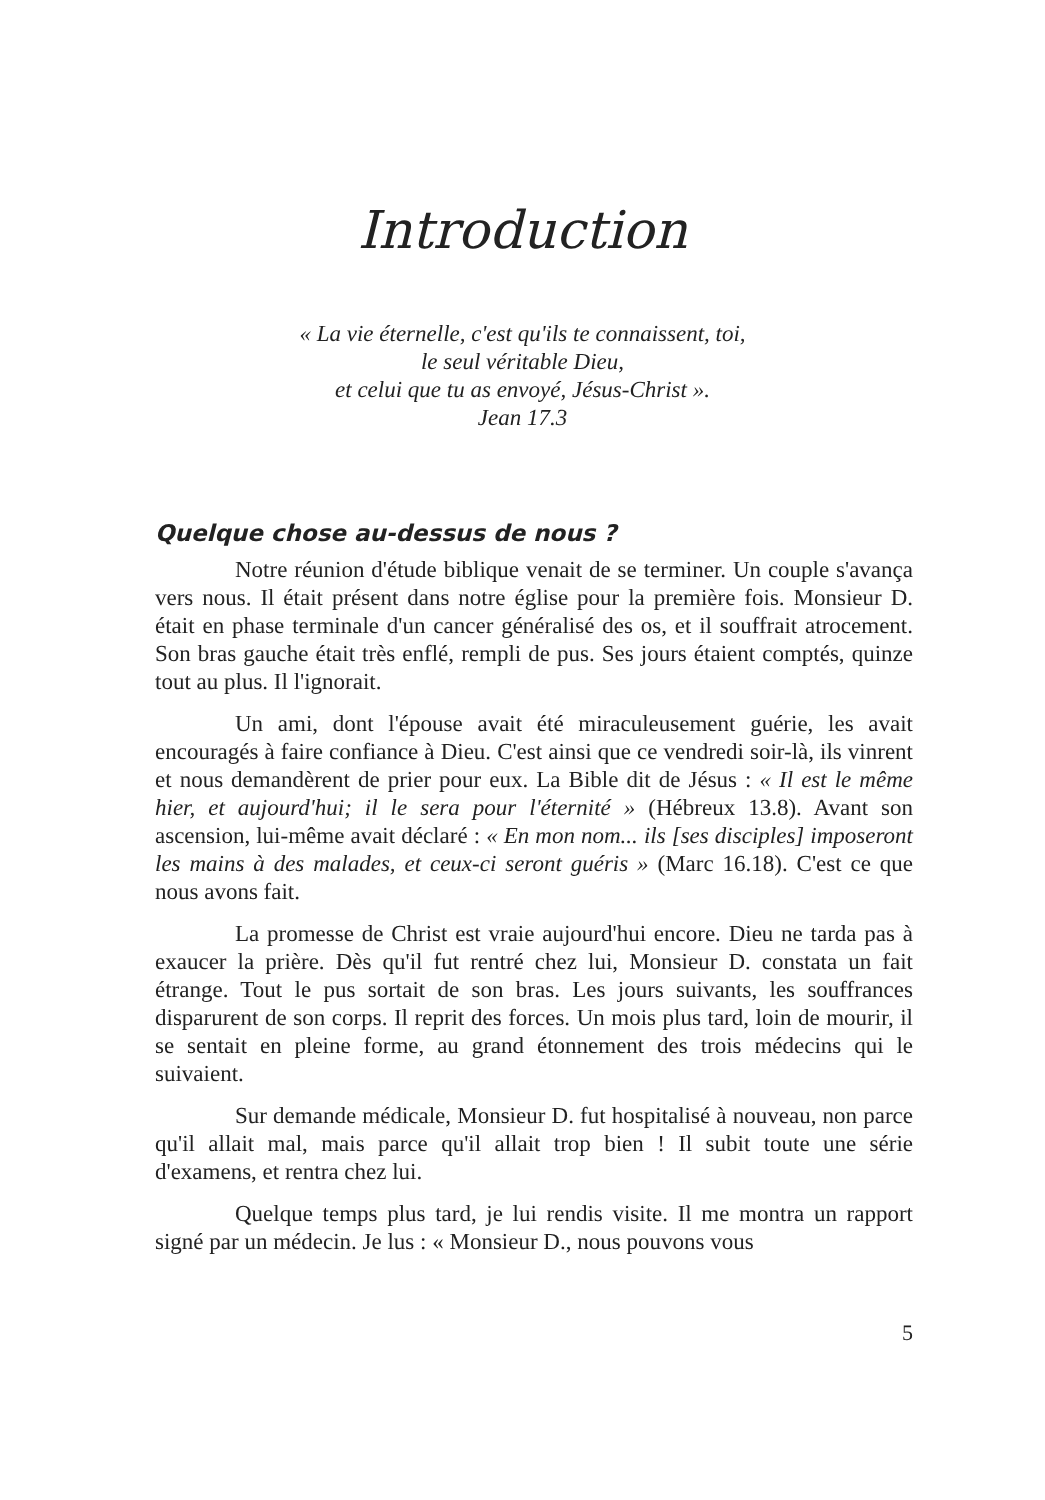Introduction
« La vie éternelle, c'est qu'ils te connaissent, toi,
le seul véritable Dieu,
et celui que tu as envoyé, Jésus-Christ ».
Jean 17.3
Quelque chose au-dessus de nous ?
Notre réunion d'étude biblique venait de se terminer. Un couple s'avança vers nous. Il était présent dans notre église pour la première fois. Monsieur D. était en phase terminale d'un cancer généralisé des os, et il souffrait atrocement. Son bras gauche était très enflé, rempli de pus. Ses jours étaient comptés, quinze tout au plus. Il l'ignorait.
Un ami, dont l'épouse avait été miraculeusement guérie, les avait encouragés à faire confiance à Dieu. C'est ainsi que ce vendredi soir-là, ils vinrent et nous demandèrent de prier pour eux. La Bible dit de Jésus : « Il est le même hier, et aujourd'hui; il le sera pour l'éternité » (Hébreux 13.8). Avant son ascension, lui-même avait déclaré : « En mon nom... ils [ses disciples] imposeront les mains à des malades, et ceux-ci seront guéris » (Marc 16.18). C'est ce que nous avons fait.
La promesse de Christ est vraie aujourd'hui encore. Dieu ne tarda pas à exaucer la prière. Dès qu'il fut rentré chez lui, Monsieur D. constata un fait étrange. Tout le pus sortait de son bras. Les jours suivants, les souffrances disparurent de son corps. Il reprit des forces. Un mois plus tard, loin de mourir, il se sentait en pleine forme, au grand étonnement des trois médecins qui le suivaient.
Sur demande médicale, Monsieur D. fut hospitalisé à nouveau, non parce qu'il allait mal, mais parce qu'il allait trop bien ! Il subit toute une série d'examens, et rentra chez lui.
Quelque temps plus tard, je lui rendis visite. Il me montra un rapport signé par un médecin. Je lus : « Monsieur D., nous pouvons vous
5